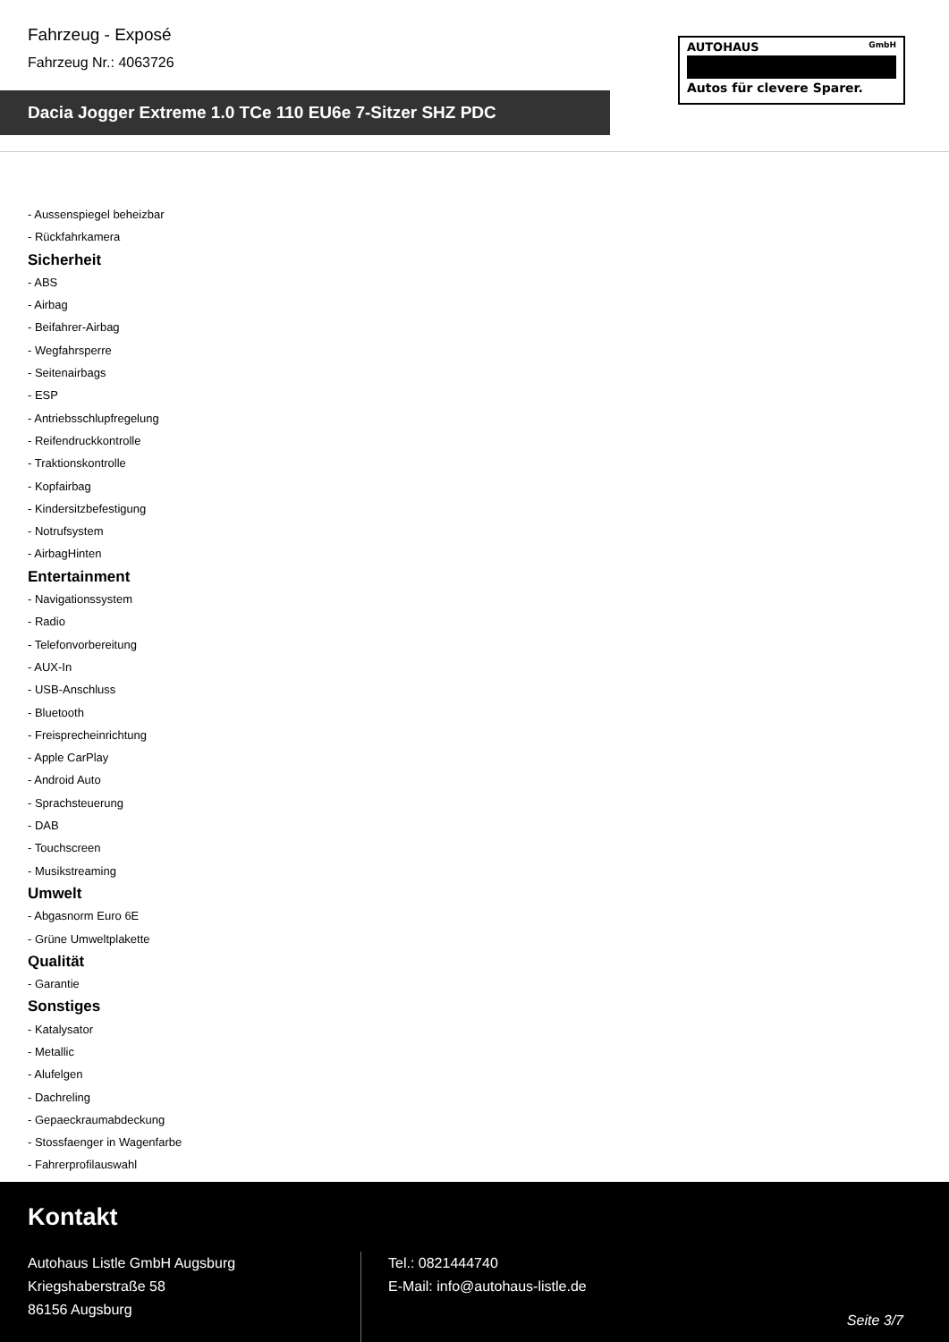Fahrzeug - Exposé
Fahrzeug Nr.: 4063726
Dacia Jogger Extreme 1.0 TCe 110 EU6e 7-Sitzer SHZ PDC
AUTOHAUS GmbH
Autos für clevere Sparer.
- Aussenspiegel beheizbar
- Rückfahrkamera
Sicherheit
- ABS
- Airbag
- Beifahrer-Airbag
- Wegfahrsperre
- Seitenairbags
- ESP
- Antriebsschlupfregelung
- Reifendruckkontrolle
- Traktionskontrolle
- Kopfairbag
- Kindersitzbefestigung
- Notrufsystem
- AirbagHinten
Entertainment
- Navigationssystem
- Radio
- Telefonvorbereitung
- AUX-In
- USB-Anschluss
- Bluetooth
- Freisprecheinrichtung
- Apple CarPlay
- Android Auto
- Sprachsteuerung
- DAB
- Touchscreen
- Musikstreaming
Umwelt
- Abgasnorm Euro 6E
- Grüne Umweltplakette
Qualität
- Garantie
Sonstiges
- Katalysator
- Metallic
- Alufelgen
- Dachreling
- Gepaeckraumabdeckung
- Stossfaenger in Wagenfarbe
- Fahrerprofilauswahl
Kontakt
Autohaus Listle GmbH Augsburg
Kriegshaberstraße 58
86156 Augsburg
Tel.: 0821444740
E-Mail: info@autohaus-listle.de
Seite 3/7